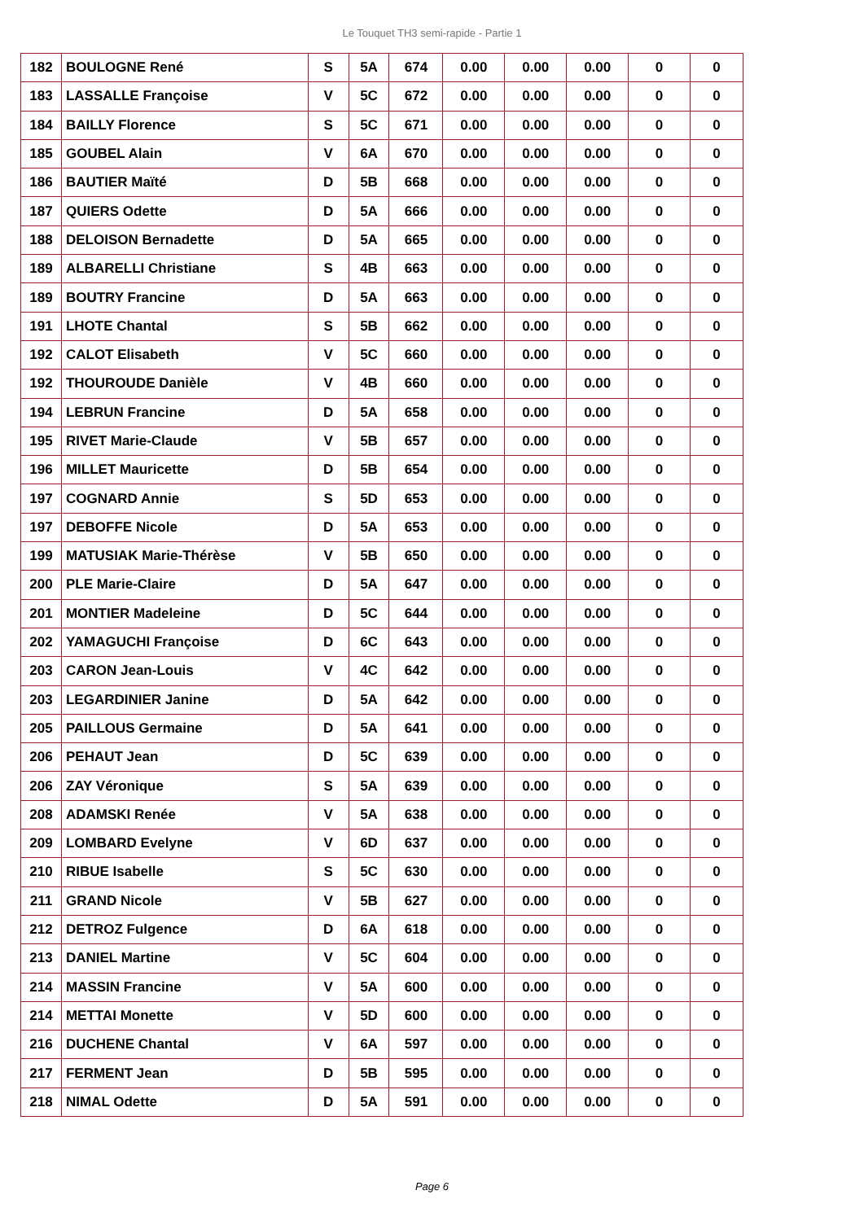Le Touquet TH3 semi-rapide - Partie 1
| 182 | BOULOGNE René | S | 5A | 674 | 0.00 | 0.00 | 0.00 | 0 | 0 |
| 183 | LASSALLE Françoise | V | 5C | 672 | 0.00 | 0.00 | 0.00 | 0 | 0 |
| 184 | BAILLY Florence | S | 5C | 671 | 0.00 | 0.00 | 0.00 | 0 | 0 |
| 185 | GOUBEL Alain | V | 6A | 670 | 0.00 | 0.00 | 0.00 | 0 | 0 |
| 186 | BAUTIER Maïté | D | 5B | 668 | 0.00 | 0.00 | 0.00 | 0 | 0 |
| 187 | QUIERS Odette | D | 5A | 666 | 0.00 | 0.00 | 0.00 | 0 | 0 |
| 188 | DELOISON Bernadette | D | 5A | 665 | 0.00 | 0.00 | 0.00 | 0 | 0 |
| 189 | ALBARELLI Christiane | S | 4B | 663 | 0.00 | 0.00 | 0.00 | 0 | 0 |
| 189 | BOUTRY Francine | D | 5A | 663 | 0.00 | 0.00 | 0.00 | 0 | 0 |
| 191 | LHOTE Chantal | S | 5B | 662 | 0.00 | 0.00 | 0.00 | 0 | 0 |
| 192 | CALOT Elisabeth | V | 5C | 660 | 0.00 | 0.00 | 0.00 | 0 | 0 |
| 192 | THOUROUDE Danièle | V | 4B | 660 | 0.00 | 0.00 | 0.00 | 0 | 0 |
| 194 | LEBRUN Francine | D | 5A | 658 | 0.00 | 0.00 | 0.00 | 0 | 0 |
| 195 | RIVET Marie-Claude | V | 5B | 657 | 0.00 | 0.00 | 0.00 | 0 | 0 |
| 196 | MILLET Mauricette | D | 5B | 654 | 0.00 | 0.00 | 0.00 | 0 | 0 |
| 197 | COGNARD Annie | S | 5D | 653 | 0.00 | 0.00 | 0.00 | 0 | 0 |
| 197 | DEBOFFE Nicole | D | 5A | 653 | 0.00 | 0.00 | 0.00 | 0 | 0 |
| 199 | MATUSIAK Marie-Thérèse | V | 5B | 650 | 0.00 | 0.00 | 0.00 | 0 | 0 |
| 200 | PLE Marie-Claire | D | 5A | 647 | 0.00 | 0.00 | 0.00 | 0 | 0 |
| 201 | MONTIER Madeleine | D | 5C | 644 | 0.00 | 0.00 | 0.00 | 0 | 0 |
| 202 | YAMAGUCHI Françoise | D | 6C | 643 | 0.00 | 0.00 | 0.00 | 0 | 0 |
| 203 | CARON Jean-Louis | V | 4C | 642 | 0.00 | 0.00 | 0.00 | 0 | 0 |
| 203 | LEGARDINIER Janine | D | 5A | 642 | 0.00 | 0.00 | 0.00 | 0 | 0 |
| 205 | PAILLOUS Germaine | D | 5A | 641 | 0.00 | 0.00 | 0.00 | 0 | 0 |
| 206 | PEHAUT Jean | D | 5C | 639 | 0.00 | 0.00 | 0.00 | 0 | 0 |
| 206 | ZAY Véronique | S | 5A | 639 | 0.00 | 0.00 | 0.00 | 0 | 0 |
| 208 | ADAMSKI Renée | V | 5A | 638 | 0.00 | 0.00 | 0.00 | 0 | 0 |
| 209 | LOMBARD Evelyne | V | 6D | 637 | 0.00 | 0.00 | 0.00 | 0 | 0 |
| 210 | RIBUE Isabelle | S | 5C | 630 | 0.00 | 0.00 | 0.00 | 0 | 0 |
| 211 | GRAND Nicole | V | 5B | 627 | 0.00 | 0.00 | 0.00 | 0 | 0 |
| 212 | DETROZ Fulgence | D | 6A | 618 | 0.00 | 0.00 | 0.00 | 0 | 0 |
| 213 | DANIEL Martine | V | 5C | 604 | 0.00 | 0.00 | 0.00 | 0 | 0 |
| 214 | MASSIN Francine | V | 5A | 600 | 0.00 | 0.00 | 0.00 | 0 | 0 |
| 214 | METTAI Monette | V | 5D | 600 | 0.00 | 0.00 | 0.00 | 0 | 0 |
| 216 | DUCHENE Chantal | V | 6A | 597 | 0.00 | 0.00 | 0.00 | 0 | 0 |
| 217 | FERMENT Jean | D | 5B | 595 | 0.00 | 0.00 | 0.00 | 0 | 0 |
| 218 | NIMAL Odette | D | 5A | 591 | 0.00 | 0.00 | 0.00 | 0 | 0 |
Page 6